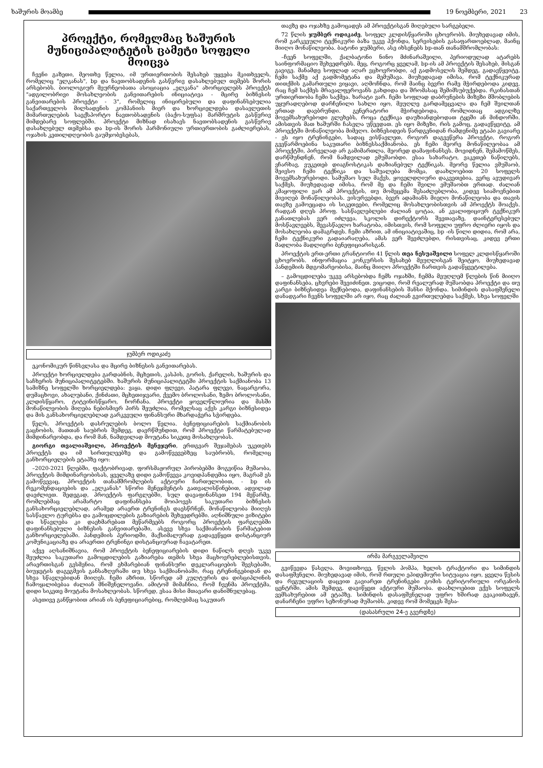ხაშურის მოამბე 19 ნოემბერი, 2021 23
პროექტი, რომელმაც ხაშურის მუნიციპალიტეტის ცამეტი სოფელი მოიცვა
ჩვენი გაზეთი, მეოთხე წელია, იმ ურთიერთობის შესახებ უყვება მკითხველს, რომელიც "ელკანას", bp და ნავთობსადენის გასწვრივ დასახლებულ თემებს შორის არსებობს. ბიოლოგიურ მეურნეობათა ასოციაცია „ელკანა" ახორციელებს პროექტს "ადგილობრივი მოსახლეობის განვითარების ინიციატივა - მცირე ბიზნესის განვითარების პროექტი - 3", რომელიც ინიცირებული და დაფინანსებულია საქართველოს მილსადენის კომპანიის მიერ და ხორციელდება დასავლეთის მიმართულების საექსპორტო ნავთობსადენის (ბაქო-სუფსა) მარშრუტის გასწვრივ მიმდებარე სოფლებში. პროექტი მიზნად ისახავს ნავთობსადენის გასწვრივ დასახლებულ თემებსა და bp-ის შორის ჰარმონიული ურთიერთობის გაძლიერებას, ოჯახის კეთილდღეობის გაუმჯობესებას,
ჯუმბერ ოდიკაძე
ეკონომიკურ წინსვლასა და მცირე ბიზნესის განვითარებას.
პროექტი ხორციელდება გარდაბნის, მცხეთის, კასპის, გორის, ქარელის, ხაშურის და საჩხერის მუნიციპალიტეტებში. ხაშურის მუნიციპალიტეტში პროექტის საქმიანობა 13 სამიზნე სოფელში ხორციელდება: ვაყა, დიდი ფლევი, პატარა ფლევი, ნაცარგორა, დუმაცხოვი, ახალუბანი, ქინძათი, მცხეთიჯვარი, ქვემო ბროლოსანი, ზემო ბროლოსანი, კლდისწყარო, ტიტვინისწყარო, ჩორჩანა. პროექტი ყოველწლიურია და მასში მონაწილეობის მიღება ნებისმიერ პირს შეუძლია, რომელსაც აქვს კარგი ბიზნესიდეა და მის განსახორციელებლად გარკვეული ფინანსური მხარდაჭერა სჭირდება.
წელს, პროექტის დასრულების ბოლო წელია. ბენეფიციარების საქმიანობის გაცნობის, მათთან საუბრის შემდეგ, დავრწმუნდით, რომ პროექტი წარმატებულად მიმდინარეობდა, და რომ მან, ნამდვილად მოუტანა სიკეთე მოსახლეობას.
გიორგი თვალიაშვილი, პროექტის მენეჯერი, ერთგვარ შეჯამებას უკეთებს პროექტს და იმ სირთულეებზე და გამოწვევებზეც საუბრობს, რომელიც განხორციელების ეტაპზე იყო:
–2020-2021 წლებში, ფაქტობრივად, ფორსმაჟორულ პირობებში მოგვიწია მუშაობა, პროექტის მიმდინარეობისას, ყველაზე დიდი გამოწვევა კოვიდპანდემია იყო, მაგრამ ეს გამოწვევაც, პროექტის თანამშრომლების აქტიური ჩართულობით, - bp ის რეკომენდაციების და „ელკანას" სწორი მენეჯმენტის გათვალისწინებით, ადვილად დავძლიეთ. შედეგად, პროექტის ფარგლებში, სულ დავაფინანსეთ 194 მეწარმე, რომლებმაც არამარტო დაფინანსება მოიპოვეს საკუთარი ბიზნესის განსახორციელებლად, არამედ არაერთ ტრენინგს დაესწრნენ, მონაწილეობა მიიღეს სასწავლო ტურებსა და გამოცდილების გაზიარების შეხვედრებში. აღნიშნული ვიზიტები და სწავლება კი დაეხმარებათ მეწარმეებს როგორც პროექტის ფარგლებში დაფინანსებული ბიზნესის განვითარებაში, ასევე სხვა საქმიანობის წარმატებით განხორციელებაში. პანდემიის პერიოდში, მაქსიმალურად გადავეწყეთ დისტანციურ კომუნიკაციაზე და არაერთი ტრენინგი დისტანციურად ჩავატარეთ.
აქვე აღსანიშნავია, რომ პროექტის ბენეფიციარების დიდი ნაწილს დღეს უკვე შეუძლია საკუთარი გამოცდილების გაზიარება თემის სხვა მაცხოვრებლებისთვის. არაერთისგან გვსმენია, რომ ეხმარებიან ფინანსური დეკლარაციების შევსებაში, ბიუჯეტის დაგეგმვის განსაზღვრაში თუ სხვა საქმიანობაში, რაც ტრენინგებიდან და სხვა სწავლებიდან მიიღეს. ჩემი აზრით, სწორედ ამ კულტურის და დისციპლინის ჩამოყალიბებაა ძალიან მნიშვნელოვანი. ამიტომ მიმაჩნია, რომ ჩვენმა პროექტმა, დიდი სიკეთე მოუტანა მოსახლეობას. სწორედ, ესაა მისი მთავარი დანიშნულებაც.
ასეთივე განწყობით არიან ის ბენეფიციარებიც, რომლებმაც საკუთარ
თავზე და ოჯახზე გამოცადეს ამ პროექტისგან მიღებული სარგებელი.
72 წლის ჯუმბერ ოდიკაძე, სოფელ კლდისწყაროში ცხოვრობს. მიუხედავად იმის, რომ გარკვეული ტექნიკური ბაზა უკვე ჰქონდა, სერვისების გასაფართოებლად, მაინც მიიღო მონაწილეობა. ბატონი ჯუმბერი, ასე იხსენებს bp-თან თანამშრომლობას:
–ჩვენ სოფელში, ქალბატონი ნინო მძინარაშვილი, პერიოდულად ატარებს საინფორმაციო შეხვედრებს. მეც, როგორც ყველამ, bp-ის ამ პროექტის შესახებ, მისგან გავიგე. მანამდე სოფლად აღარ ვცხოვრობდი, აქ გადმოსვლის შემდეგ, გადავწყვიტე, ჩემი საქმე აქ გადმომეტანა და მემუშავა. მიუხედავად იმისა, რომ ტექნიკურად თითქმის გამართული ვიყავი, აღმოჩნდა, რომ მაინც ბევრი რამე მჭირდებოდა კიდევ, რაც ჩემ საქმეს მრავალფეროვანს გახდიდა და შრომასაც შემიმსუბუქებდა. რკინასთან ურთიერთობა ჩემი საქმეა. ხარატი ვარ. ჩემი სოფლად დაბრუნების მიზეზი მშობლების უყურადღებოდ დარჩენილი სახლი იყო, მეუღლე გარდამეცვალა და ჩემ შვილთან ერთად დავბრუნდი. გენერატორი მჭირდებოდა, რომლითაც ადგილზე მოვემსახურებოდი გლეხებს, როცა ტექნიკა დაუზიანდებოდათ ტყეში ან მინდორში. ამისთვის მათ ხაშურში ჩასვლა უწევდათ. ეს იყო მიზეზი, რის გამოც, გადავწყვიტე, ამ პროექტში მონაწილეობა მიმეღო. ბიზნესიდეის წარდგენიდან რამდენიმე ეტაპი გავიარე - ეს იყო ტრენინგები, სადაც ვისწავლეთ, როგორ დაგვეწერა პროექტი, როგორ გვეწარმოებინა საკუთარი ბიზნესსაქმიანობა. ეს ჩემი მეორე მონაწილეობაა ამ პროექტში, პირველად არ გამიმართლა, მეორედ დამაფინანსეს. მოვიდნენ, შემამოწმეს, დარწმუნდნენ, რომ ნამდვილად ვმუშაობდი. ესაა სახარატო, ვაკეთებ ნაწილებს, ვჩარხავ, ვუკეთებ დიაგნოსტიკას დაზიანებულ ტექნიკას. მეორე წელია ვმუშაობ, შეივსო ჩემი ტექნიკა და საშუალება მომცა, დაახლოებით 20 სოფელს მოვემსახურებოდი. სამუშაო სულ მაქვს, ყოველდღიური დაკვეთებია, ვერც ავუდივარ საქმეს, მიუხედავად იმისა, რომ მე და ჩემი შვილი ვმუშაობთ ერთად. ძალიან კმაყოფილი ვარ ამ პროექტის, თუ მომეცემა შესაძლებლობა, კიდევ სიამოვნებით მივიღებ მონაწილეობას. ვისურვებდი, ბევრ ადამიანს მიეღო მონაწილეობა და თავის თავზე გამოეცადა ის სიკეთეები, რომელიც მოსახლეობისთვის ამ პროექტს მოაქვს. რადგან დღეს პროფ. სასწავლებლები ძალიან ცოტაა, ან კვალიფიციურ ტექნიკურ განათლებას ვერ იძლევა, სკოლის დირექტორს შევთავაზე, დაინტერესებულ მოსწავლეებს, შევასწავლო ხარატობა, იმისთვის, რომ სოფელი უფრო ძლიერი იყოს და მოსახლეობა დამაგრდეს. ჩემი აზრით, ამ ინიციატივაშიც, bp -ის წილი დიდია, რომ არა, ჩემი ტექნიკური გადაიარაღება, ამას ვერ შევძლებდი, რისთვისაც, კიდევ ერთი მადლობა მადლიერი ბენეფიციარისგან.
პროექტის ერთ-ერთი გრანტიორი 41 წლის თეა ნესუაშვილი სოფელ კლდისწყაროში ცხოვრობს. ინფორმაცია კონკურსის შესახებ მეუღლისგან შეიტყო, მიუხედავად პანდემიის მდგომარეობისა, მაინც მიიღო პროექტში ჩართვის გადაწყვეტილება.
– გამოცდილება უკვე არსებობდა ჩემს ოჯახში, ჩემმა მეუღლემ წლების წინ მიიღო დაფინანსება, ცხვრები შევიძინეთ. ვიცოდი, რომ რეალურად მუშაობდა პროექტი და თუ კარგი ბიზნესიდეა მექნებოდა, დაფინანსების შანსი მქონდა. სიმინდის დასაფშვნელი დანადგარი ჩვენს სოფელში არ იყო, რაც ძალიან გვირთულებდა საქმეს, სხვა სოფელში
ირმა მარგველაშვილი
გვიწევდა წასვლა. მოვითხოვე, წვლის პომპა, ხელის ტრაქტორი და სიმინდის დასაფშვნელი. მიუხედავად იმის, რომ რთული ეპიდემიური სიტუაცია იყო, ყველა წესის და რეგულაციის დაცვით გავიარეთ ტრენინგები გომის ტერიტორიული ორგანოს ცენტრში. ამის შემდეგ, დავიწყეთ აქტიური მუშაობა. დაახლოებით ექვს სოფელს ვემსახურებით ამ ეტაპზე. სიმინდის დასაფშვნელად უფრო ხშირად გვაკითხავენ, დანარჩენი უფრო სეზონურად მუშაობს. კიდევ რომ მომეცეს შესა-
(დასასრული 24-ე გვერდზე)